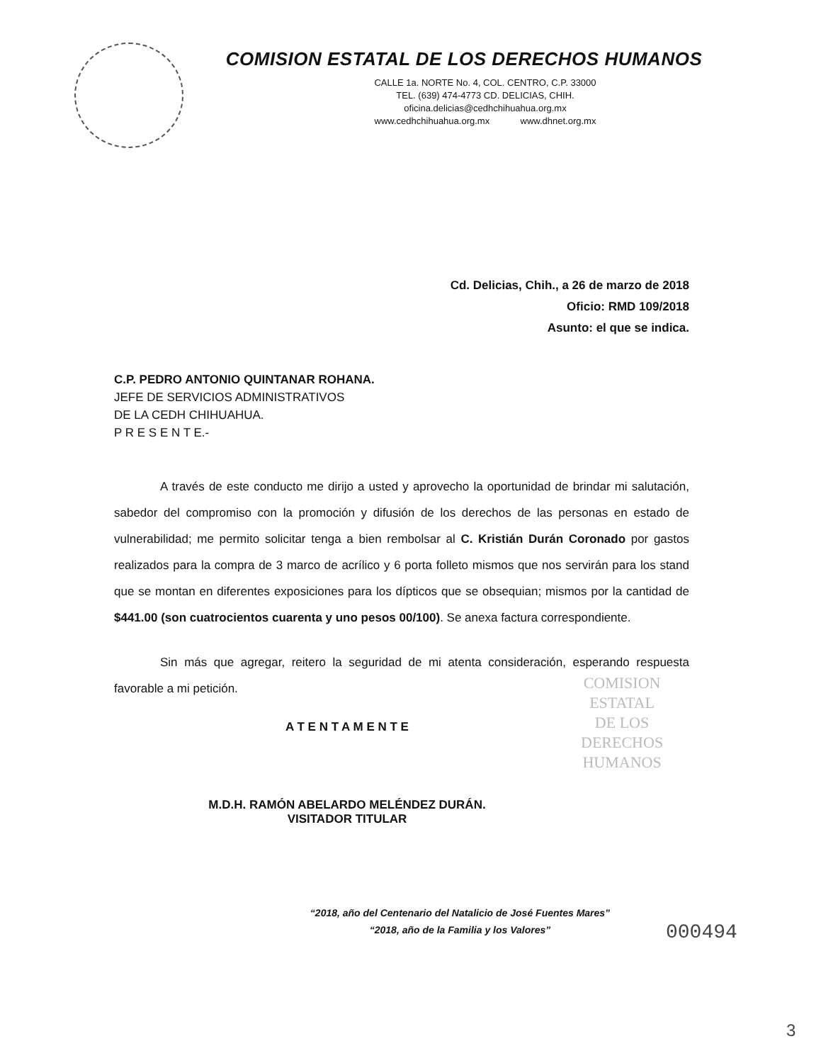COMISION ESTATAL DE LOS DERECHOS HUMANOS
CALLE 1a. NORTE No. 4, COL. CENTRO, C.P. 33000
TEL. (639) 474-4773 CD. DELICIAS, CHIH.
oficina.delicias@cedhchihuahua.org.mx
www.cedhchihuahua.org.mx www.dhnet.org.mx
Cd. Delicias, Chih., a 26 de marzo de 2018
Oficio: RMD 109/2018
Asunto: el que se indica.
C.P. PEDRO ANTONIO QUINTANAR ROHANA.
JEFE DE SERVICIOS ADMINISTRATIVOS
DE LA CEDH CHIHUAHUA.
P R E S E N T E.-
A través de este conducto me dirijo a usted y aprovecho la oportunidad de brindar mi salutación, sabedor del compromiso con la promoción y difusión de los derechos de las personas en estado de vulnerabilidad; me permito solicitar tenga a bien rembolsar al C. Kristián Durán Coronado por gastos realizados para la compra de 3 marco de acrílico y 6 porta folleto mismos que nos servirán para los stand que se montan en diferentes exposiciones para los dípticos que se obsequian; mismos por la cantidad de $441.00 (son cuatrocientos cuarenta y uno pesos 00/100). Se anexa factura correspondiente.
Sin más que agregar, reitero la seguridad de mi atenta consideración, esperando respuesta favorable a mi petición.
A T E N T A M E N T E
M.D.H. RAMÓN ABELARDO MELÉNDEZ DURÁN.
VISITADOR TITULAR
COMISION
ESTATAL
DE LOS
DERECHOS
HUMANOS
“2018, año del Centenario del Natalicio de José Fuentes Mares”
“2018, año de la Familia y los Valores”
000494
3